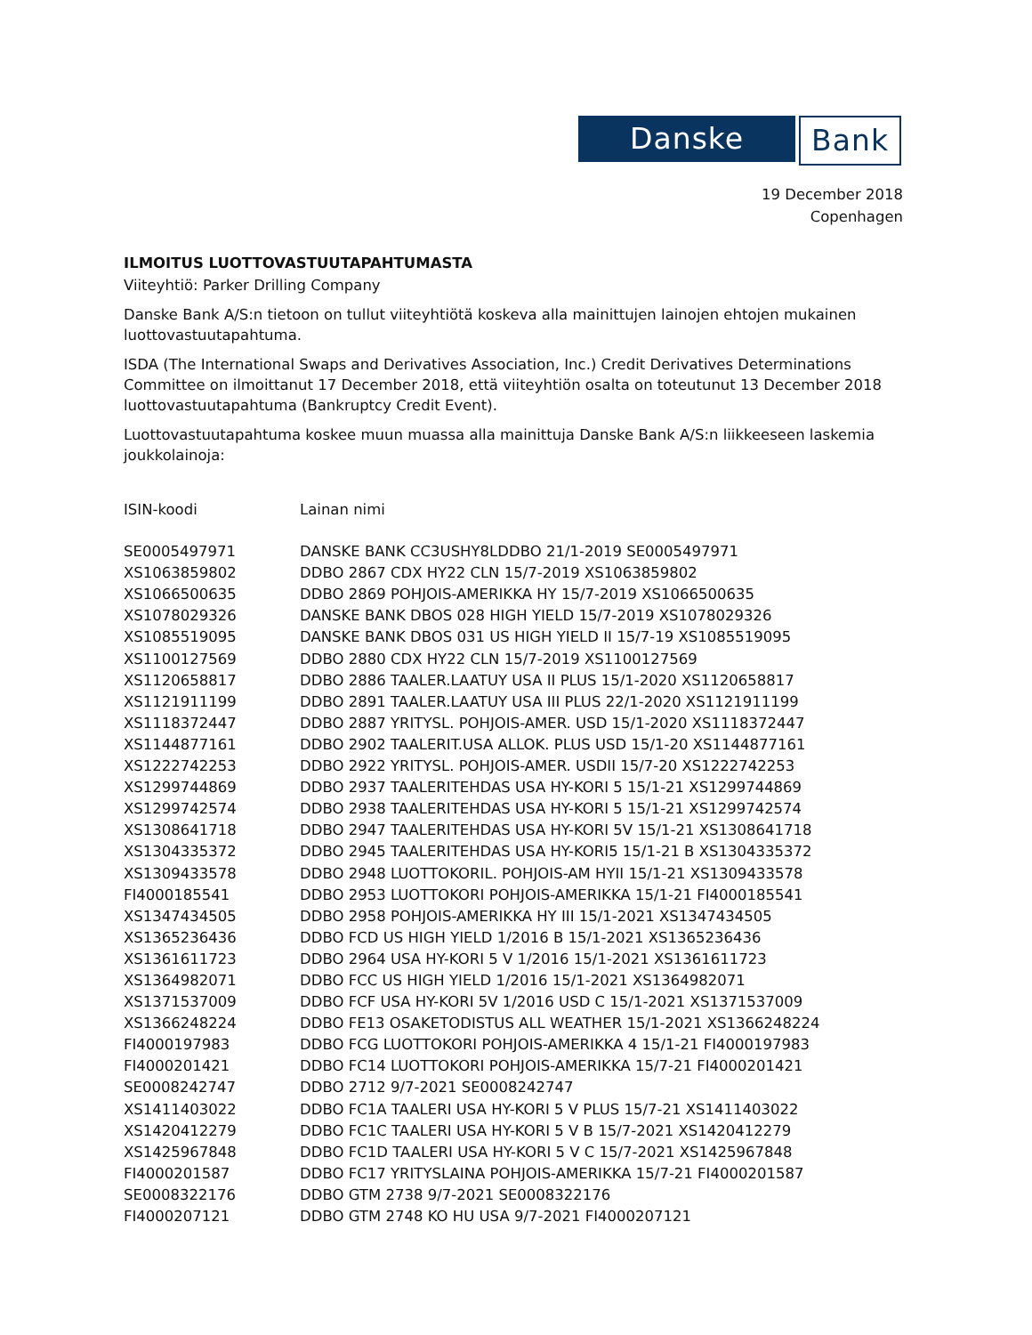Danske Bank
19 December 2018
Copenhagen
ILMOITUS LUOTTOVASTUUTAPAHTUMASTA
Viiteyhtiö: Parker Drilling Company
Danske Bank A/S:n tietoon on tullut viiteyhtiötä koskeva alla mainittujen lainojen ehtojen mukainen luottovastuutapahtuma.
ISDA (The International Swaps and Derivatives Association, Inc.) Credit Derivatives Determinations Committee on ilmoittanut 17 December 2018, että viiteyhtiön osalta on toteutunut 13 December 2018 luottovastuutapahtuma (Bankruptcy Credit Event).
Luottovastuutapahtuma koskee muun muassa alla mainittuja Danske Bank A/S:n liikkeeseen laskemia joukkolainoja:
| ISIN-koodi | Lainan nimi |
| --- | --- |
| SE0005497971 | DANSKE BANK CC3USHY8LDDBO 21/1-2019 SE0005497971 |
| XS1063859802 | DDBO 2867 CDX HY22 CLN 15/7-2019 XS1063859802 |
| XS1066500635 | DDBO 2869 POHJOIS-AMERIKKA HY 15/7-2019 XS1066500635 |
| XS1078029326 | DANSKE BANK DBOS 028 HIGH YIELD 15/7-2019 XS1078029326 |
| XS1085519095 | DANSKE BANK DBOS 031 US HIGH YIELD II 15/7-19 XS1085519095 |
| XS1100127569 | DDBO 2880 CDX HY22 CLN 15/7-2019 XS1100127569 |
| XS1120658817 | DDBO 2886 TAALER.LAATUY USA II PLUS 15/1-2020 XS1120658817 |
| XS1121911199 | DDBO 2891 TAALER.LAATUY USA III PLUS 22/1-2020 XS1121911199 |
| XS1118372447 | DDBO 2887 YRITYSL. POHJOIS-AMER. USD 15/1-2020 XS1118372447 |
| XS1144877161 | DDBO 2902 TAALERIT.USA ALLOK. PLUS USD 15/1-20 XS1144877161 |
| XS1222742253 | DDBO 2922 YRITYSL. POHJOIS-AMER. USDII 15/7-20 XS1222742253 |
| XS1299744869 | DDBO 2937 TAALERITEHDAS USA HY-KORI 5 15/1-21 XS1299744869 |
| XS1299742574 | DDBO 2938 TAALERITEHDAS USA HY-KORI 5 15/1-21 XS1299742574 |
| XS1308641718 | DDBO 2947 TAALERITEHDAS USA HY-KORI 5V 15/1-21 XS1308641718 |
| XS1304335372 | DDBO 2945 TAALERITEHDAS USA HY-KORI5 15/1-21 B XS1304335372 |
| XS1309433578 | DDBO 2948 LUOTTOKORIL. POHJOIS-AM HYII 15/1-21 XS1309433578 |
| FI4000185541 | DDBO 2953 LUOTTOKORI POHJOIS-AMERIKKA 15/1-21 FI4000185541 |
| XS1347434505 | DDBO 2958 POHJOIS-AMERIKKA HY III 15/1-2021 XS1347434505 |
| XS1365236436 | DDBO FCD US HIGH YIELD 1/2016 B 15/1-2021 XS1365236436 |
| XS1361611723 | DDBO 2964 USA HY-KORI 5 V 1/2016 15/1-2021 XS1361611723 |
| XS1364982071 | DDBO FCC US HIGH YIELD 1/2016 15/1-2021 XS1364982071 |
| XS1371537009 | DDBO FCF USA HY-KORI 5V 1/2016 USD C 15/1-2021 XS1371537009 |
| XS1366248224 | DDBO FE13 OSAKETODISTUS ALL WEATHER 15/1-2021 XS1366248224 |
| FI4000197983 | DDBO FCG LUOTTOKORI POHJOIS-AMERIKKA 4 15/1-21 FI4000197983 |
| FI4000201421 | DDBO FC14 LUOTTOKORI POHJOIS-AMERIKKA 15/7-21 FI4000201421 |
| SE0008242747 | DDBO 2712 9/7-2021 SE0008242747 |
| XS1411403022 | DDBO FC1A TAALERI USA HY-KORI 5 V PLUS 15/7-21 XS1411403022 |
| XS1420412279 | DDBO FC1C TAALERI USA HY-KORI 5 V B 15/7-2021 XS1420412279 |
| XS1425967848 | DDBO FC1D TAALERI USA HY-KORI 5 V C 15/7-2021 XS1425967848 |
| FI4000201587 | DDBO FC17 YRITYSLAINA POHJOIS-AMERIKKA 15/7-21 FI4000201587 |
| SE0008322176 | DDBO GTM 2738 9/7-2021 SE0008322176 |
| FI4000207121 | DDBO GTM 2748 KO HU USA 9/7-2021 FI4000207121 |